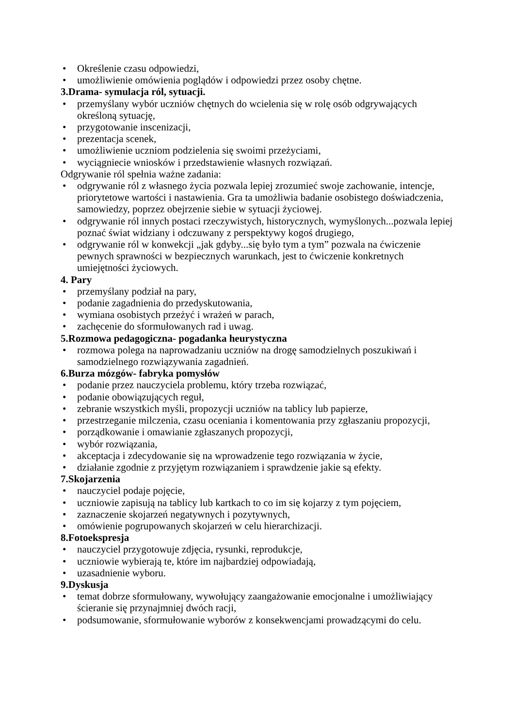• Określenie czasu odpowiedzi,
• umożliwienie omówienia poglądów i odpowiedzi przez osoby chętne.
3.Drama- symulacja ról, sytuacji.
• przemyślany wybór uczniów chętnych do wcielenia się w rolę osób odgrywających określoną sytuację,
• przygotowanie inscenizacji,
• prezentacja scenek,
• umożliwienie uczniom podzielenia się swoimi przeżyciami,
• wyciągniecie wniosków i przedstawienie własnych rozwiązań.
Odgrywanie ról spełnia ważne zadania:
• odgrywanie ról z własnego życia pozwala lepiej zrozumieć swoje zachowanie, intencje, priorytetowe wartości i nastawienia. Gra ta umożliwia badanie osobistego doświadczenia, samowiedzy, poprzez obejrzenie siebie w sytuacji życiowej.
• odgrywanie ról innych postaci rzeczywistych, historycznych, wymyślonych...pozwala lepiej poznać świat widziany i odczuwany z perspektywy kogoś drugiego,
• odgrywanie ról w konwekcji „jak gdyby...się było tym a tym” pozwala na ćwiczenie pewnych sprawności w bezpiecznych warunkach, jest to ćwiczenie konkretnych umiejętności życiowych.
4. Pary
• przemyślany podział na pary,
• podanie zagadnienia do przedyskutowania,
• wymiana osobistych przeżyć i wrażeń w parach,
• zachęcenie do sformułowanych rad i uwag.
5.Rozmowa pedagogiczna- pogadanka heurystyczna
• rozmowa polega na naprowadzaniu uczniów na drogę samodzielnych poszukiwań i samodzielnego rozwiązywania zagadnień.
6.Burza mózgów- fabryka pomysłów
• podanie przez nauczyciela problemu, który trzeba rozwiązać,
• podanie obowiązujących reguł,
• zebranie wszystkich myśli, propozycji uczniów na tablicy lub papierze,
• przestrzeganie milczenia, czasu oceniania i komentowania przy zgłaszaniu propozycji,
• porządkowanie i omawianie zgłaszanych propozycji,
• wybór rozwiązania,
• akceptacja i zdecydowanie się na wprowadzenie tego rozwiązania w życie,
• działanie zgodnie z przyjętym rozwiązaniem i sprawdzenie jakie są efekty.
7.Skojarzenia
• nauczyciel podaje pojęcie,
• uczniowie zapisują na tablicy lub kartkach to co im się kojarzy z tym pojęciem,
• zaznaczenie skojarzeń negatywnych i pozytywnych,
• omówienie pogrupowanych skojarzeń w celu hierarchizacji.
8.Fotoekspresja
• nauczyciel przygotowuje zdjęcia, rysunki, reprodukcje,
• uczniowie wybierają te, które im najbardziej odpowiadają,
• uzasadnienie wyboru.
9.Dyskusja
• temat dobrze sformułowany, wywołujący zaangażowanie emocjonalne i umożliwiający ścieranie się przynajmniej dwóch racji,
• podsumowanie, sformułowanie wyborów z konsekwencjami prowadzącymi do celu.